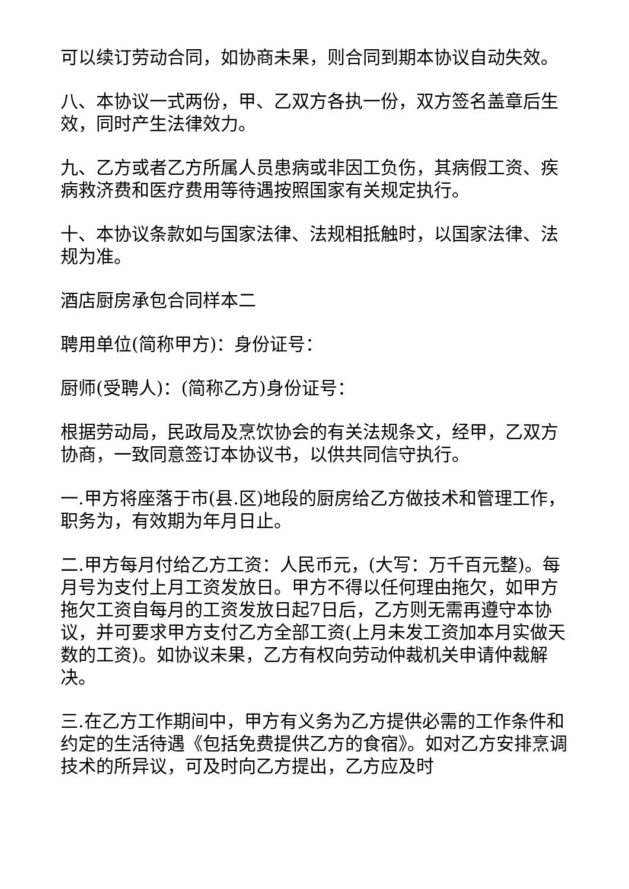可以续订劳动合同，如协商未果，则合同到期本协议自动失效。
八、本协议一式两份，甲、乙双方各执一份，双方签名盖章后生效，同时产生法律效力。
九、乙方或者乙方所属人员患病或非因工负伤，其病假工资、疾病救济费和医疗费用等待遇按照国家有关规定执行。
十、本协议条款如与国家法律、法规相抵触时，以国家法律、法规为准。
酒店厨房承包合同样本二
聘用单位(简称甲方)：身份证号：
厨师(受聘人)：(简称乙方)身份证号：
根据劳动局，民政局及烹饮协会的有关法规条文，经甲，乙双方协商，一致同意签订本协议书，以供共同信守执行。
一.甲方将座落于市(县.区)地段的厨房给乙方做技术和管理工作，职务为，有效期为年月日止。
二.甲方每月付给乙方工资：人民币元，(大写：万千百元整)。每月号为支付上月工资发放日。甲方不得以任何理由拖欠，如甲方拖欠工资自每月的工资发放日起7日后，乙方则无需再遵守本协议，并可要求甲方支付乙方全部工资(上月未发工资加本月实做天数的工资)。如协议未果，乙方有权向劳动仲裁机关申请仲裁解决。
三.在乙方工作期间中，甲方有义务为乙方提供必需的工作条件和约定的生活待遇《包括免费提供乙方的食宿》。如对乙方安排烹调技术的所异议，可及时向乙方提出，乙方应及时